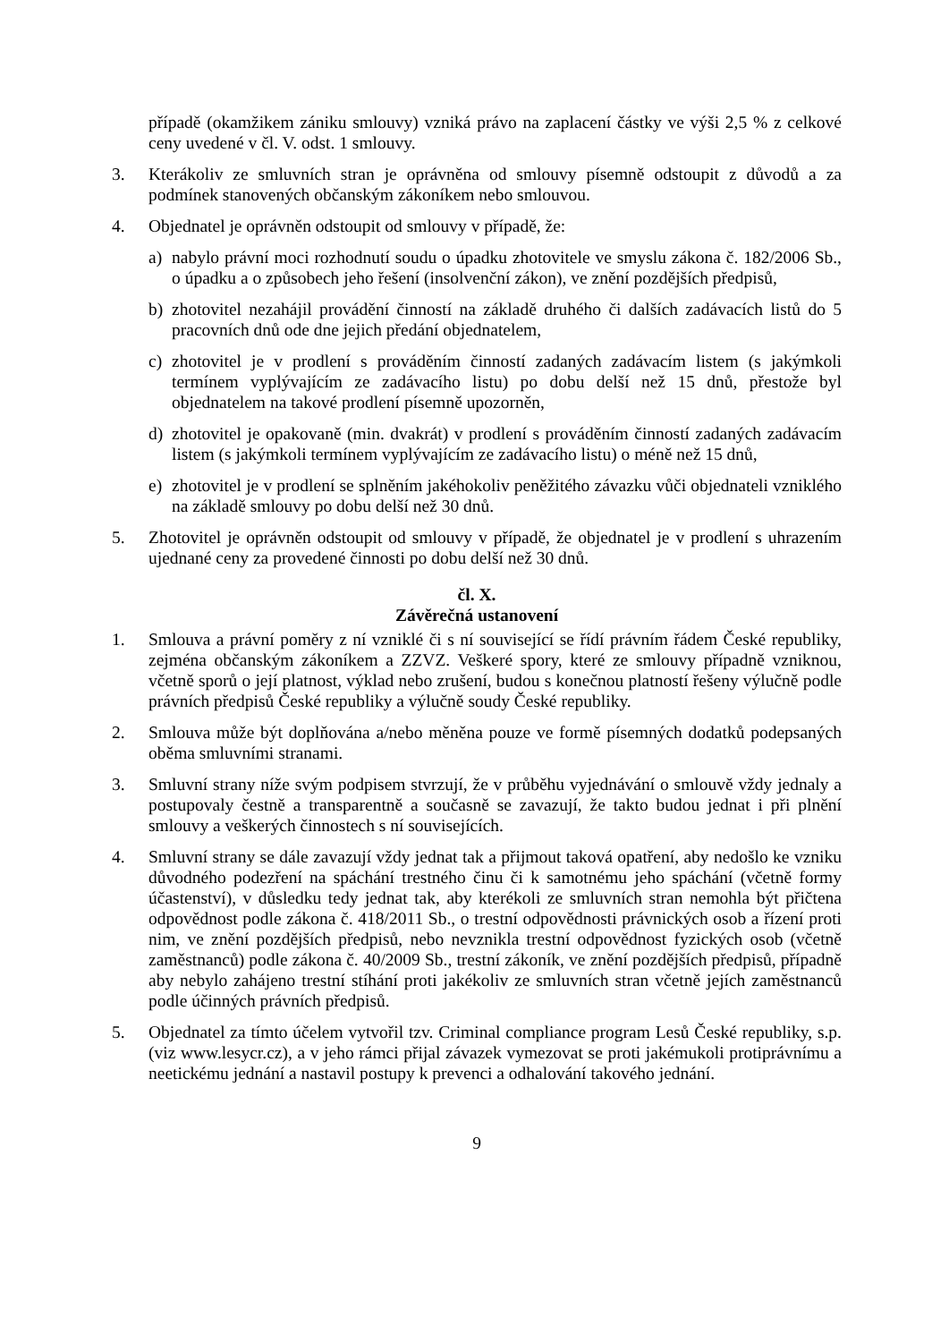případě (okamžikem zániku smlouvy) vzniká právo na zaplacení částky ve výši 2,5 % z celkové ceny uvedené v čl. V. odst. 1 smlouvy.
3. Kterákoliv ze smluvních stran je oprávněna od smlouvy písemně odstoupit z důvodů a za podmínek stanovených občanským zákoníkem nebo smlouvou.
4. Objednatel je oprávněn odstoupit od smlouvy v případě, že:
a) nabylo právní moci rozhodnutí soudu o úpadku zhotovitele ve smyslu zákona č. 182/2006 Sb., o úpadku a o způsobech jeho řešení (insolvenční zákon), ve znění pozdějších předpisů,
b) zhotovitel nezahájil provádění činností na základě druhého či dalších zadávacích listů do 5 pracovních dnů ode dne jejich předání objednatelem,
c) zhotovitel je v prodlení s prováděním činností zadaných zadávacím listem (s jakýmkoli termínem vyplývajícím ze zadávacího listu) po dobu delší než 15 dnů, přestože byl objednatelem na takové prodlení písemně upozorněn,
d) zhotovitel je opakovaně (min. dvakrát) v prodlení s prováděním činností zadaných zadávacím listem (s jakýmkoli termínem vyplývajícím ze zadávacího listu) o méně než 15 dnů,
e) zhotovitel je v prodlení se splněním jakéhokoliv peněžitého závazku vůči objednateli vzniklého na základě smlouvy po dobu delší než 30 dnů.
5. Zhotovitel je oprávněn odstoupit od smlouvy v případě, že objednatel je v prodlení s uhrazením ujednané ceny za provedené činnosti po dobu delší než 30 dnů.
čl. X.
Závěrečná ustanovení
1. Smlouva a právní poměry z ní vzniklé či s ní související se řídí právním řádem České republiky, zejména občanským zákoníkem a ZZVZ. Veškeré spory, které ze smlouvy případně vzniknou, včetně sporů o její platnost, výklad nebo zrušení, budou s konečnou platností řešeny výlučně podle právních předpisů České republiky a výlučně soudy České republiky.
2. Smlouva může být doplňována a/nebo měněna pouze ve formě písemných dodatků podepsaných oběma smluvními stranami.
3. Smluvní strany níže svým podpisem stvrzují, že v průběhu vyjednávání o smlouvě vždy jednaly a postupovaly čestně a transparentně a současně se zavazují, že takto budou jednat i při plnění smlouvy a veškerých činnostech s ní souvisejících.
4. Smluvní strany se dále zavazují vždy jednat tak a přijmout taková opatření, aby nedošlo ke vzniku důvodného podezření na spáchání trestného činu či k samotnému jeho spáchání (včetně formy účastenství), v důsledku tedy jednat tak, aby kterékoli ze smluvních stran nemohla být přičtena odpovědnost podle zákona č. 418/2011 Sb., o trestní odpovědnosti právnických osob a řízení proti nim, ve znění pozdějších předpisů, nebo nevznikla trestní odpovědnost fyzických osob (včetně zaměstnanců) podle zákona č. 40/2009 Sb., trestní zákoník, ve znění pozdějších předpisů, případně aby nebylo zahájeno trestní stíhání proti jakékoliv ze smluvních stran včetně jejích zaměstnanců podle účinných právních předpisů.
5. Objednatel za tímto účelem vytvořil tzv. Criminal compliance program Lesů České republiky, s.p. (viz www.lesycr.cz), a v jeho rámci přijal závazek vymezovat se proti jakémukoli protiprávnímu a neetickému jednání a nastavil postupy k prevenci a odhalování takového jednání.
9